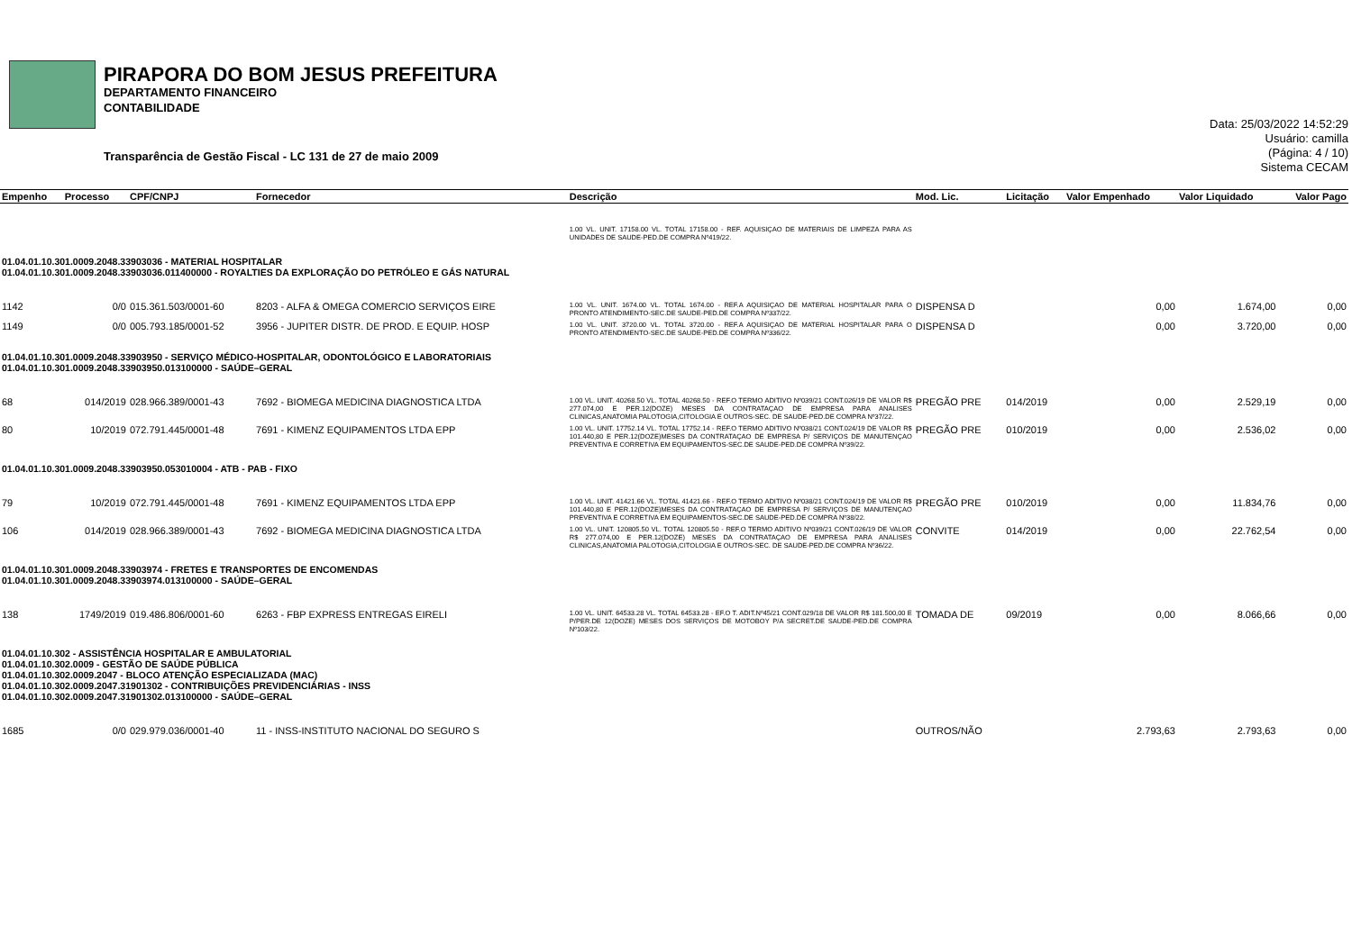PIRAPORA DO BOM JESUS PREFEITURA
DEPARTAMENTO FINANCEIRO
CONTABILIDADE
Transparência de Gestão Fiscal - LC 131 de 27 de maio 2009
Data: 25/03/2022 14:52:29
Usuário: camilla
(Página: 4 / 10)
Sistema CECAM
| Empenho | Processo | CPF/CNPJ | Fornecedor | Descrição | Mod. Lic. | Licitação | Valor Empenhado | Valor Liquidado | Valor Pago |
| --- | --- | --- | --- | --- | --- | --- | --- | --- | --- |
| | | | | 1.00 VL. UNIT. 17158.00 VL. TOTAL 17158.00 - REF. AQUISIÇAO DE MATERIAIS DE LIMPEZA PARA AS UNIDADES DE SAUDE-PED.DE COMPRA Nº419/22. | | | | | |
| 01.04.01.10.301.0009.2048.33903036 - MATERIAL HOSPITALAR 01.04.01.10.301.0009.2048.33903036.011400000 - ROYALTIES DA EXPLORAÇÃO DO PETRÓLEO E GÁS NATURAL | | | | | | | | | |
| 1142 | 0/0 | 015.361.503/0001-60 | 8203 - ALFA & OMEGA COMERCIO SERVIÇOS EIRE | 1.00 VL. UNIT. 1674.00 VL. TOTAL 1674.00 - REF.A AQUISIÇAO DE MATERIAL HOSPITALAR PARA O PRONTO ATENDIMENTO-SEC.DE SAUDE-PED.DE COMPRA Nº337/22. | DISPENSA D | | 0,00 | 1.674,00 | 0,00 |
| 1149 | 0/0 | 005.793.185/0001-52 | 3956 - JUPITER DISTR. DE PROD. E EQUIP. HOSP | 1.00 VL. UNIT. 3720.00 VL. TOTAL 3720.00 - REF.A AQUISIÇAO DE MATERIAL HOSPITALAR PARA O PRONTO ATENDIMENTO-SEC.DE SAUDE-PED.DE COMPRA Nº336/22. | DISPENSA D | | 0,00 | 3.720,00 | 0,00 |
| 01.04.01.10.301.0009.2048.33903950 - SERVIÇO MÉDICO-HOSPITALAR, ODONTOLÓGICO E LABORATORIAIS 01.04.01.10.301.0009.2048.33903950.013100000 - SAÚDE–GERAL | | | | | | | | | |
| 68 | 014/2019 | 028.966.389/0001-43 | 7692 - BIOMEGA MEDICINA DIAGNOSTICA LTDA | 1.00 VL. UNIT. 40268.50 VL. TOTAL 40268.50 - REF.O TERMO ADITIVO Nº039/21 CONT.026/19 DE VALOR R$ 277.074,00 E PER.12(DOZE) MESES DA CONTRATAÇAO DE EMPRESA PARA ANALISES CLINICAS,ANATOMIA PALOTOGIA,CITOLOGIA E OUTROS-SEC. DE SAUDE-PED.DE COMPRA Nº37/22. | PREGÃO PRE | 014/2019 | 0,00 | 2.529,19 | 0,00 |
| 80 | 10/2019 | 072.791.445/0001-48 | 7691 - KIMENZ EQUIPAMENTOS LTDA EPP | 1.00 VL. UNIT. 17752.14 VL. TOTAL 17752.14 - REF.O TERMO ADITIVO Nº038/21 CONT.024/19 DE VALOR R$ 101.440,80 E PER.12(DOZE)MESES DA CONTRATAÇAO DE EMPRESA P/ SERVIÇOS DE MANUTENÇAO PREVENTIVA E CORRETIVA EM EQUIPAMENTOS-SEC.DE SAUDE-PED.DE COMPRA Nº39/22. | PREGÃO PRE | 010/2019 | 0,00 | 2.536,02 | 0,00 |
| 01.04.01.10.301.0009.2048.33903950.053010004 - ATB - PAB - FIXO | | | | | | | | | |
| 79 | 10/2019 | 072.791.445/0001-48 | 7691 - KIMENZ EQUIPAMENTOS LTDA EPP | 1.00 VL. UNIT. 41421.66 VL. TOTAL 41421.66 - REF.O TERMO ADITIVO Nº038/21 CONT.024/19 DE VALOR R$ 101.440,80 E PER.12(DOZE)MESES DA CONTRATAÇAO DE EMPRESA P/ SERVIÇOS DE MANUTENÇAO PREVENTIVA E CORRETIVA EM EQUIPAMENTOS-SEC.DE SAUDE-PED.DE COMPRA Nº38/22. | PREGÃO PRE | 010/2019 | 0,00 | 11.834,76 | 0,00 |
| 106 | 014/2019 | 028.966.389/0001-43 | 7692 - BIOMEGA MEDICINA DIAGNOSTICA LTDA | 1.00 VL. UNIT. 120805.50 VL. TOTAL 120805.50 - REF.O TERMO ADITIVO Nº039/21 CONT.026/19 DE VALOR R$ 277.074,00 E PER.12(DOZE) MESES DA CONTRATAÇAO DE EMPRESA PARA ANALISES CLINICAS,ANATOMIA PALOTOGIA,CITOLOGIA E OUTROS-SEC. DE SAUDE-PED.DE COMPRA Nº36/22. | CONVITE | 014/2019 | 0,00 | 22.762,54 | 0,00 |
| 01.04.01.10.301.0009.2048.33903974 - FRETES E TRANSPORTES DE ENCOMENDAS 01.04.01.10.301.0009.2048.33903974.013100000 - SAÚDE–GERAL | | | | | | | | | |
| 138 | 1749/2019 | 019.486.806/0001-60 | 6263 - FBP EXPRESS ENTREGAS EIRELI | 1.00 VL. UNIT. 64533.28 VL. TOTAL 64533.28 - EF.O T. ADIT.Nº45/21 CONT.029/18 DE VALOR R$ 181.500,00 E P/PER.DE 12(DOZE) MESES DOS SERVIÇOS DE MOTOBOY P/A SECRET.DE SAUDE-PED.DE COMPRA Nº103/22. | TOMADA DE | 09/2019 | 0,00 | 8.066,66 | 0,00 |
| 01.04.01.10.302 - ASSISTÊNCIA HOSPITALAR E AMBULATORIAL 01.04.01.10.302.0009 - GESTÃO DE SAÚDE PÚBLICA 01.04.01.10.302.0009.2047 - BLOCO ATENÇÃO ESPECIALIZADA (MAC) 01.04.01.10.302.0009.2047.31901302 - CONTRIBUIÇÕES PREVIDENCIÁRIAS - INSS 01.04.01.10.302.0009.2047.31901302.013100000 - SAÚDE–GERAL | | | | | | | | | |
| 1685 | 0/0 | 029.979.036/0001-40 | 11 - INSS-INSTITUTO NACIONAL DO SEGURO S | | OUTROS/NÃO | | 2.793,63 | 2.793,63 | 0,00 |